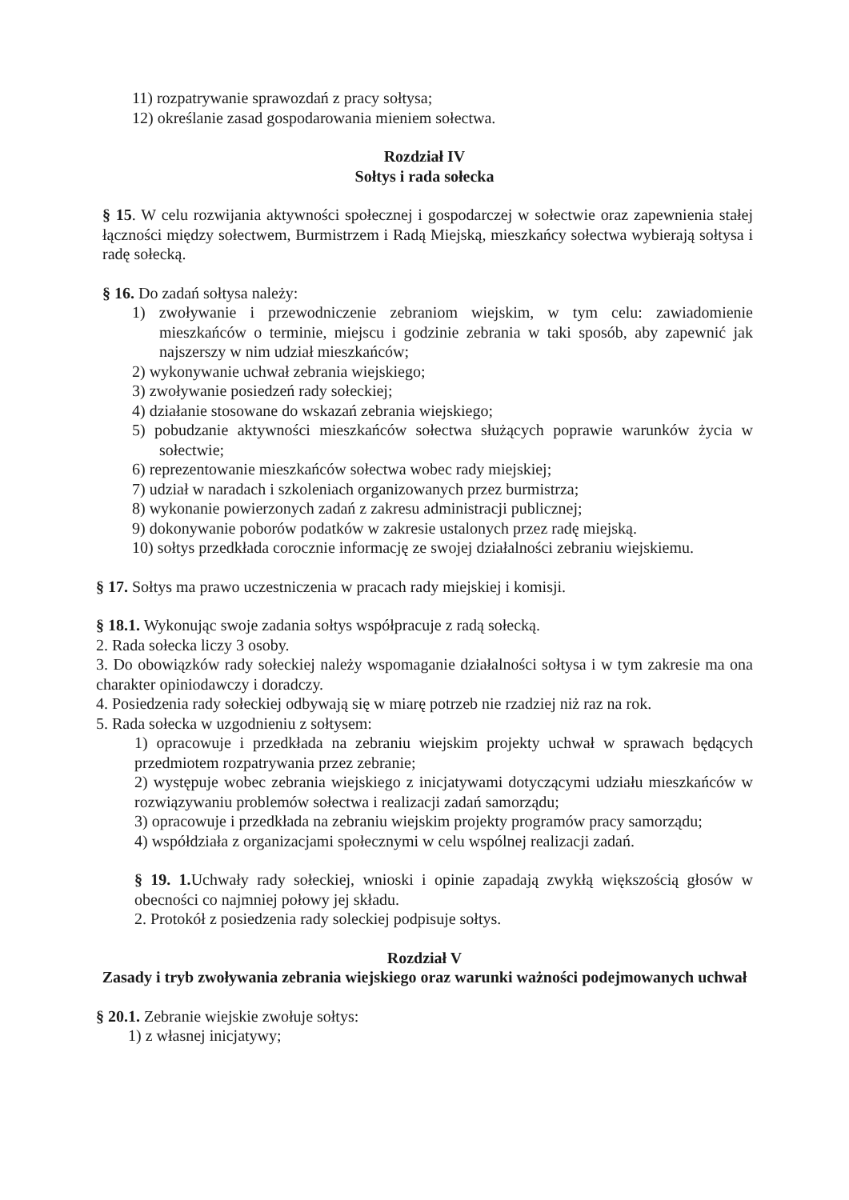11) rozpatrywanie sprawozdań z pracy sołtysa;
12) określanie zasad gospodarowania mieniem sołectwa.
Rozdział IV
Sołtys i rada sołecka
§ 15. W celu rozwijania aktywności społecznej i gospodarczej w sołectwie oraz zapewnienia stałej łączności między sołectwem, Burmistrzem i Radą Miejską, mieszkańcy sołectwa wybierają sołtysa i radę sołecką.
§ 16. Do zadań sołtysa należy:
1) zwoływanie i przewodniczenie zebraniom wiejskim, w tym celu: zawiadomienie mieszkańców o terminie, miejscu i godzinie zebrania w taki sposób, aby zapewnić jak najszerszy w nim udział mieszkańców;
2) wykonywanie uchwał zebrania wiejskiego;
3) zwoływanie posiedzeń rady sołeckiej;
4) działanie stosowane do wskazań zebrania wiejskiego;
5) pobudzanie aktywności mieszkańców sołectwa służących poprawie warunków życia w sołectwie;
6) reprezentowanie mieszkańców sołectwa wobec rady miejskiej;
7) udział w naradach i szkoleniach organizowanych przez burmistrza;
8) wykonanie powierzonych zadań z zakresu administracji publicznej;
9) dokonywanie poborów podatków w zakresie ustalonych przez radę miejską.
10) sołtys przedkłada corocznie informację ze swojej działalności zebraniu wiejskiemu.
§ 17. Sołtys ma prawo uczestniczenia w pracach rady miejskiej i komisji.
§ 18.1. Wykonując swoje zadania sołtys współpracuje z radą sołecką.
2. Rada sołecka liczy 3 osoby.
3. Do obowiązków rady sołeckiej należy wspomaganie działalności sołtysa i w tym zakresie ma ona charakter opiniodawczy i doradczy.
4. Posiedzenia rady sołeckiej odbywają się w miarę potrzeb nie rzadziej niż raz na rok.
5. Rada sołecka w uzgodnieniu z sołtysem:
1) opracowuje i przedkłada na zebraniu wiejskim projekty uchwał w sprawach będących przedmiotem rozpatrywania przez zebranie;
2) występuje wobec zebrania wiejskiego z inicjatywami dotyczącymi udziału mieszkańców w rozwiązywaniu problemów sołectwa i realizacji zadań samorządu;
3) opracowuje i przedkłada na zebraniu wiejskim projekty programów pracy samorządu;
4) współdziała z organizacjami społecznymi w celu wspólnej realizacji zadań.
§ 19. 1. Uchwały rady sołeckiej, wnioski i opinie zapadają zwykłą większością głosów w obecności co najmniej połowy jej składu.
2. Protokół z posiedzenia rady soleckiej podpisuje sołtys.
Rozdział V
Zasady i tryb zwoływania zebrania wiejskiego oraz warunki ważności podejmowanych uchwał
§ 20.1. Zebranie wiejskie zwołuje sołtys:
1) z własnej inicjatywy;